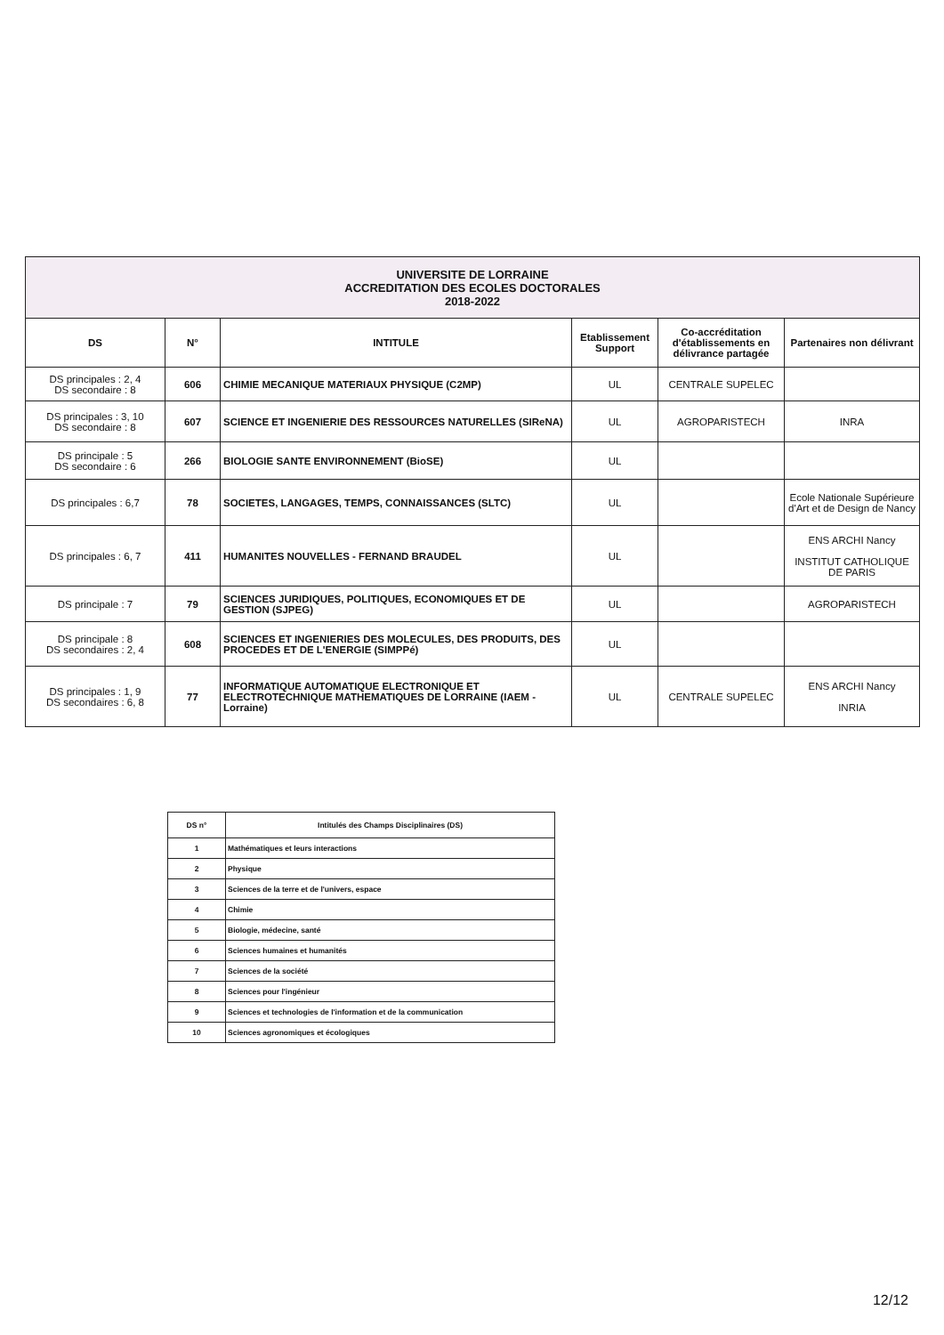| UNIVERSITE DE LORRAINE ACCREDITATION DES ECOLES DOCTORALES 2018-2022 | | | | | |
| DS | N° | INTITULE | Etablissement Support | Co-accréditation d'établissements en délivrance partagée | Partenaires non délivrant |
| DS principales : 2, 4 DS secondaire : 8 | 606 | CHIMIE MECANIQUE MATERIAUX PHYSIQUE (C2MP) | UL | CENTRALE SUPELEC | |
| DS principales : 3, 10 DS secondaire : 8 | 607 | SCIENCE ET INGENIERIE DES RESSOURCES NATURELLES (SIReNA) | UL | AGROPARISTECH | INRA |
| DS principale : 5 DS secondaire : 6 | 266 | BIOLOGIE SANTE ENVIRONNEMENT (BioSE) | UL | | |
| DS principales : 6,7 | 78 | SOCIETES, LANGAGES, TEMPS, CONNAISSANCES (SLTC) | UL | | Ecole Nationale Supérieure d'Art et de Design de Nancy |
| DS principales : 6, 7 | 411 | HUMANITES NOUVELLES - FERNAND BRAUDEL | UL | | ENS ARCHI Nancy INSTITUT CATHOLIQUE DE PARIS |
| DS principale : 7 | 79 | SCIENCES JURIDIQUES, POLITIQUES, ECONOMIQUES ET DE GESTION (SJPEG) | UL | | AGROPARISTECH |
| DS principale : 8 DS secondaires : 2, 4 | 608 | SCIENCES ET INGENIERIES DES MOLECULES, DES PRODUITS, DES PROCEDES ET DE L'ENERGIE (SIMPPé) | UL | | |
| DS principales : 1, 9 DS secondaires : 6, 8 | 77 | INFORMATIQUE AUTOMATIQUE ELECTRONIQUE ET ELECTROTECHNIQUE MATHEMATIQUES DE LORRAINE (IAEM - Lorraine) | UL | CENTRALE SUPELEC | ENS ARCHI Nancy INRIA |
| DS n° | Intitulés des Champs Disciplinaires (DS) |
| --- | --- |
| 1 | Mathématiques et leurs interactions |
| 2 | Physique |
| 3 | Sciences de la terre et de l'univers, espace |
| 4 | Chimie |
| 5 | Biologie, médecine, santé |
| 6 | Sciences humaines et humanités |
| 7 | Sciences de la société |
| 8 | Sciences pour l'ingénieur |
| 9 | Sciences et technologies de l'information et de la communication |
| 10 | Sciences agronomiques et écologiques |
12/12